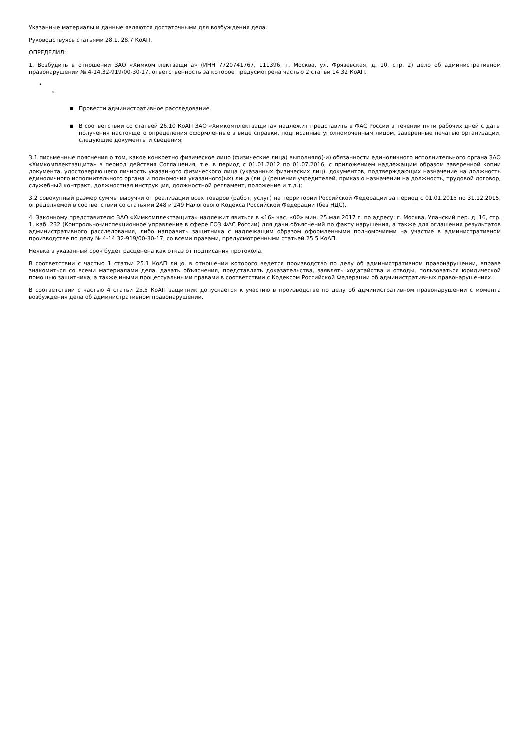Указанные материалы и данные являются достаточными для возбуждения дела.
Руководствуясь статьями 28.1, 28.7 КоАП,
ОПРЕДЕЛИЛ:
1. Возбудить в отношении ЗАО «Химкомплектзащита» (ИНН 7720741767, 111396, г. Москва, ул. Фрязевская, д. 10, стр. 2) дело об административном правонарушении № 4-14.32-919/00-30-17, ответственность за которое предусмотрена частью 2 статьи 14.32 КоАП.
•
◦
■
Провести административное расследование.
■
В соответствии со статьей 26.10 КоАП ЗАО «Химкомплектзащита» надлежит представить в ФАС России в течении пяти рабочих дней с даты получения настоящего определения оформленные в виде справки, подписанные уполномоченным лицом, заверенные печатью организации, следующие документы и сведения:
3.1 письменные пояснения о том, какое конкретно физическое лицо (физические лица) выполняло(-и) обязанности единоличного исполнительного органа ЗАО «Химкомплектзащита» в период действия Соглашения, т.е. в период с 01.01.2012 по 01.07.2016, с приложением надлежащим образом заверенной копии документа, удостоверяющего личность указанного физического лица (указанных физических лиц), документов, подтверждающих назначение на должность единоличного исполнительного органа и полномочия указанного(ых) лица (лиц) (решения учредителей, приказ о назначении на должность, трудовой договор, служебный контракт, должностная инструкция, должностной регламент, положение и т.д.);
3.2 совокупный размер суммы выручки от реализации всех товаров (работ, услуг) на территории Российской Федерации за период с 01.01.2015 по 31.12.2015, определяемой в соответствии со статьями 248 и 249 Налогового Кодекса Российской Федерации (без НДС).
4. Законному представителю ЗАО «Химкомплектзащита» надлежит явиться в «16» час. «00» мин. 25 мая 2017 г. по адресу: г. Москва, Уланский пер. д. 16, стр. 1, каб. 232 (Контрольно-инспекционное управление в сфере ГОЗ ФАС России) для дачи объяснений по факту нарушения, а также для оглашения результатов административного расследования, либо направить защитника с надлежащим образом оформленными полномочиями на участие в административном производстве по делу № 4-14.32-919/00-30-17, со всеми правами, предусмотренными статьей 25.5 КоАП.
Неявка в указанный срок будет расценена как отказ от подписания протокола.
В соответствии с частью 1 статьи 25.1 КоАП лицо, в отношении которого ведется производство по делу об административном правонарушении, вправе знакомиться со всеми материалами дела, давать объяснения, представлять доказательства, заявлять ходатайства и отводы, пользоваться юридической помощью защитника, а также иными процессуальными правами в соответствии с Кодексом Российской Федерации об административных правонарушениях.
В соответствии с частью 4 статьи 25.5 КоАП защитник допускается к участию в производстве по делу об административном правонарушении с момента возбуждения дела об административном правонарушении.